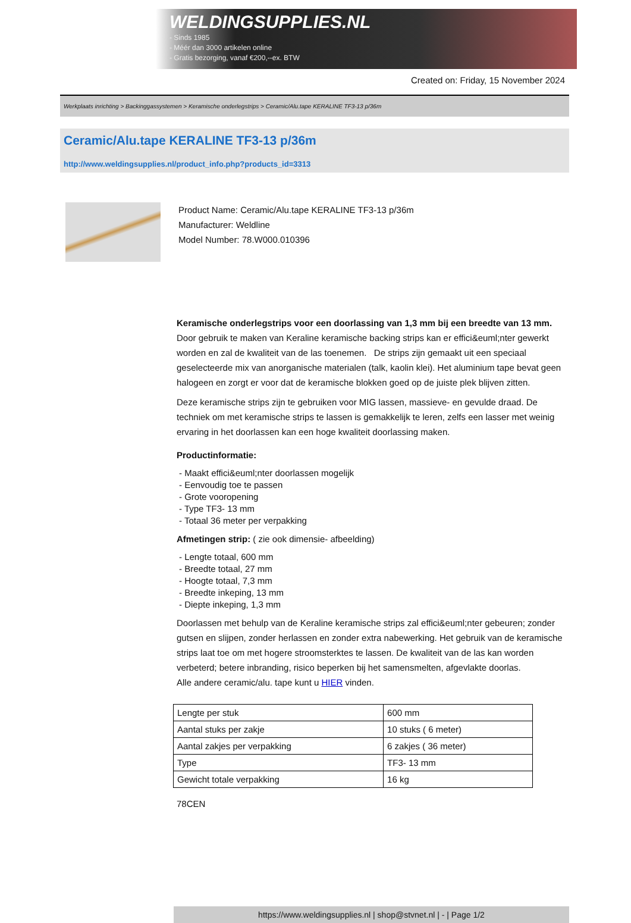WELDINGSUPPLIES.NL
- Sinds 1985
- Méér dan 3000 artikelen online
- Gratis bezorging, vanaf €200,--ex. BTW
Created on: Friday, 15 November 2024
Werkplaats inrichting > Backinggassystemen > Keramische onderlegstrips > Ceramic/Alu.tape KERALINE TF3-13 p/36m
Ceramic/Alu.tape KERALINE TF3-13 p/36m
http://www.weldingsupplies.nl/product_info.php?products_id=3313
Product Name: Ceramic/Alu.tape KERALINE TF3-13 p/36m
Manufacturer: Weldline
Model Number: 78.W000.010396
Keramische onderlegstrips voor een doorlassing van 1,3 mm bij een breedte van 13 mm. Door gebruik te maken van Keraline keramische backing strips kan er effici&euml;nter gewerkt worden en zal de kwaliteit van de las toenemen. De strips zijn gemaakt uit een speciaal geselecteerde mix van anorganische materialen (talk, kaolin klei). Het aluminium tape bevat geen halogeen en zorgt er voor dat de keramische blokken goed op de juiste plek blijven zitten.
Deze keramische strips zijn te gebruiken voor MIG lassen, massieve- en gevulde draad. De techniek om met keramische strips te lassen is gemakkelijk te leren, zelfs een lasser met weinig ervaring in het doorlassen kan een hoge kwaliteit doorlassing maken.
Productinformatie:
- Maakt effici&euml;nter doorlassen mogelijk
- Eenvoudig toe te passen
- Grote vooropening
- Type TF3- 13 mm
- Totaal 36 meter per verpakking
Afmetingen strip: ( zie ook dimensie- afbeelding)
- Lengte totaal, 600 mm
- Breedte totaal, 27 mm
- Hoogte totaal, 7,3 mm
- Breedte inkeping, 13 mm
- Diepte inkeping, 1,3 mm
Doorlassen met behulp van de Keraline keramische strips zal effici&euml;nter gebeuren; zonder gutsen en slijpen, zonder herlassen en zonder extra nabewerking. Het gebruik van de keramische strips laat toe om met hogere stroomsterktes te lassen. De kwaliteit van de las kan worden verbeterd; betere inbranding, risico beperken bij het samensmelten, afgevlakte doorlas.
Alle andere ceramic/alu. tape kunt u HIER vinden.
| Lengte per stuk | 600 mm |
| Aantal stuks per zakje | 10 stuks ( 6 meter) |
| Aantal zakjes per verpakking | 6 zakjes ( 36 meter) |
| Type | TF3- 13 mm |
| Gewicht totale verpakking | 16 kg |
78CEN
https://www.weldingsupplies.nl | shop@stvnet.nl | - | Page 1/2